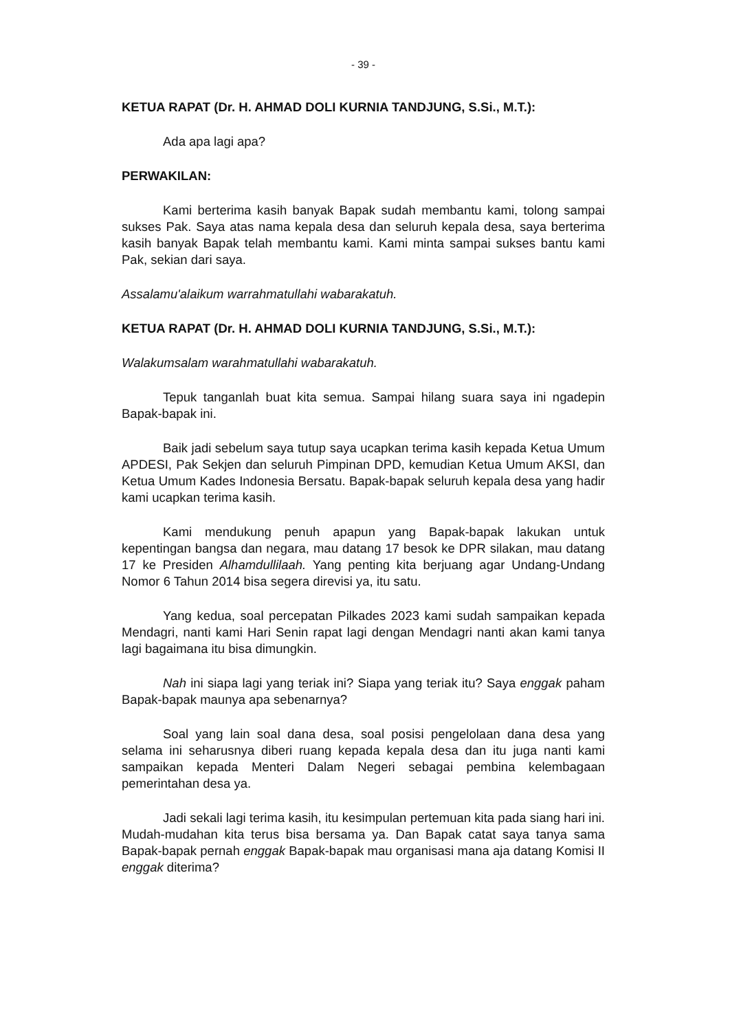- 39 -
KETUA RAPAT (Dr. H. AHMAD DOLI KURNIA TANDJUNG, S.Si., M.T.):
Ada apa lagi apa?
PERWAKILAN:
Kami berterima kasih banyak Bapak sudah membantu kami, tolong sampai sukses Pak. Saya atas nama kepala desa dan seluruh kepala desa, saya berterima kasih banyak Bapak telah membantu kami. Kami minta sampai sukses bantu kami Pak, sekian dari saya.
Assalamu'alaikum warrahmatullahi wabarakatuh.
KETUA RAPAT (Dr. H. AHMAD DOLI KURNIA TANDJUNG, S.Si., M.T.):
Walakumsalam warahmatullahi wabarakatuh.
Tepuk tanganlah buat kita semua. Sampai hilang suara saya ini ngadepin Bapak-bapak ini.
Baik jadi sebelum saya tutup saya ucapkan terima kasih kepada Ketua Umum APDESI, Pak Sekjen dan seluruh Pimpinan DPD, kemudian Ketua Umum AKSI, dan Ketua Umum Kades Indonesia Bersatu. Bapak-bapak seluruh kepala desa yang hadir kami ucapkan terima kasih.
Kami mendukung penuh apapun yang Bapak-bapak lakukan untuk kepentingan bangsa dan negara, mau datang 17 besok ke DPR silakan, mau datang 17 ke Presiden Alhamdullilaah. Yang penting kita berjuang agar Undang-Undang Nomor 6 Tahun 2014 bisa segera direvisi ya, itu satu.
Yang kedua, soal percepatan Pilkades 2023 kami sudah sampaikan kepada Mendagri, nanti kami Hari Senin rapat lagi dengan Mendagri nanti akan kami tanya lagi bagaimana itu bisa dimungkin.
Nah ini siapa lagi yang teriak ini? Siapa yang teriak itu? Saya enggak paham Bapak-bapak maunya apa sebenarnya?
Soal yang lain soal dana desa, soal posisi pengelolaan dana desa yang selama ini seharusnya diberi ruang kepada kepala desa dan itu juga nanti kami sampaikan kepada Menteri Dalam Negeri sebagai pembina kelembagaan pemerintahan desa ya.
Jadi sekali lagi terima kasih, itu kesimpulan pertemuan kita pada siang hari ini. Mudah-mudahan kita terus bisa bersama ya. Dan Bapak catat saya tanya sama Bapak-bapak pernah enggak Bapak-bapak mau organisasi mana aja datang Komisi II enggak diterima?